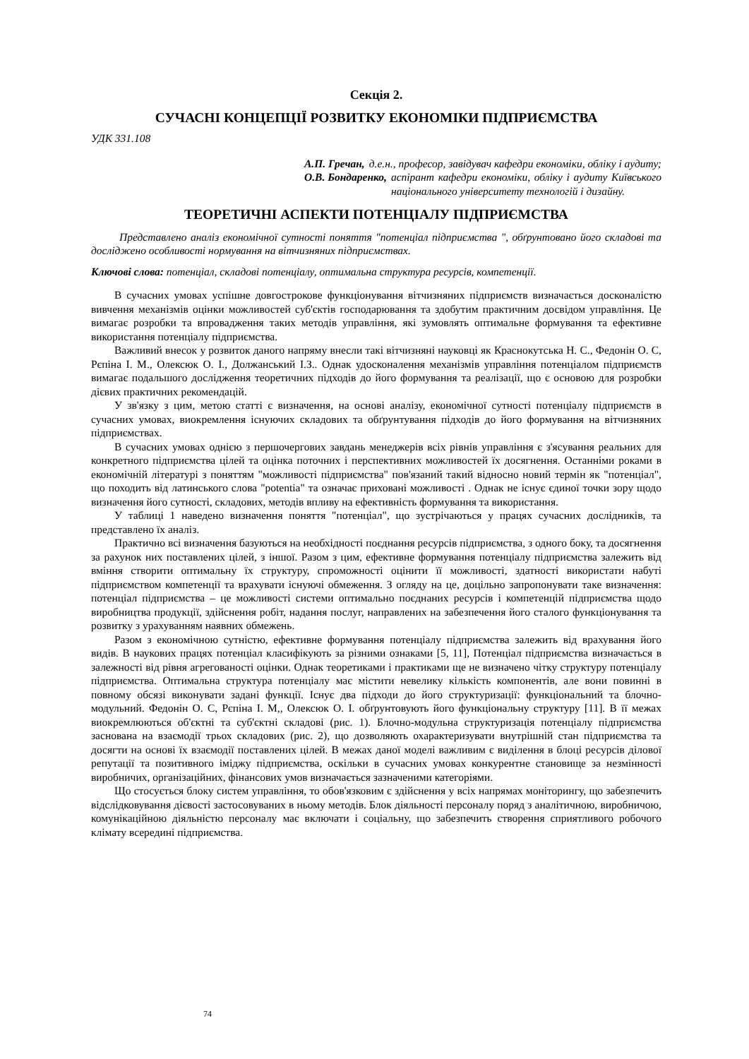Секція 2.
СУЧАСНІ КОНЦЕПЦІЇ РОЗВИТКУ ЕКОНОМІКИ ПІДПРИЄМСТВА
УДК 331.108
А.П. Гречан, д.е.н., професор, завідувач кафедри економіки, обліку і аудиту;
О.В. Бондаренко, аспірант кафедри економіки, обліку і аудиту Київського національного університету технологій і дизайну.
ТЕОРЕТИЧНІ АСПЕКТИ ПОТЕНЦІАЛУ ПІДПРИЄМСТВА
Представлено аналіз економічної сутності поняття "потенціал підприємства ", обґрунтовано його складові та досліджено особливості нормування на вітчизняних підприємствах.
Ключові слова: потенціал, складові потенціалу, оптимальна структура ресурсів, компетенції.
В сучасних умовах успішне довгострокове функціонування вітчизняних підприємств визначається досконалістю вивчення механізмів оцінки можливостей суб'єктів господарювання та здобутим практичним досвідом управління. Це вимагає розробки та впровадження таких методів управління, які зумовлять оптимальне формування та ефективне використання потенціалу підприємства.
Важливий внесок у розвиток даного напряму внесли такі вітчизняні науковці як Краснокутська Н. С., Федонін О. С, Рєпіна І. М., Олексюк О. І., Должанський І.З.. Однак удосконалення механізмів управління потенціалом підприємств вимагає подальшого дослідження теоретичних підходів до його формування та реалізації, що є основою для розробки дієвих практичних рекомендацій.
У зв'язку з цим, метою статті є визначення, на основі аналізу, економічної сутності потенціалу підприємств в сучасних умовах, виокремлення існуючих складових та обґрунтування підходів до його формування на вітчизняних підприємствах.
В сучасних умовах однією з першочергових завдань менеджерів всіх рівнів управління є з'ясування реальних для конкретного підприємства цілей та оцінка поточних і перспективних можливостей їх досягнення. Останніми роками в економічній літературі з поняттям "можливості підприємства" пов'язаний такий відносно новий термін як "потенціал", що походить від латинського слова "potentia" та означає приховані можливості . Однак не існує єдиної точки зору щодо визначення його сутності, складових, методів впливу на ефективність формування та використання.
У таблиці 1 наведено визначення поняття "потенціал", що зустрічаються у працях сучасних дослідників, та представлено їх аналіз.
Практично всі визначення базуються на необхідності поєднання ресурсів підприємства, з одного боку, та досягнення за рахунок них поставлених цілей, з іншої. Разом з цим, ефективне формування потенціалу підприємства залежить від вміння створити оптимальну їх структуру, спроможності оцінити її можливості, здатності використати набуті підприємством компетенції та врахувати існуючі обмеження. З огляду на це, доцільно запропонувати таке визначення: потенціал підприємства – це можливості системи оптимально поєднаних ресурсів і компетенцій підприємства щодо виробництва продукції, здійснення робіт, надання послуг, направлених на забезпечення його сталого функціонування та розвитку з урахуванням наявних обмежень.
Разом з економічною сутністю, ефективне формування потенціалу підприємства залежить від врахування його видів. В наукових працях потенціал класифікують за різними ознаками [5, 11], Потенціал підприємства визначається в залежності від рівня агрегованості оцінки. Однак теоретиками і практиками ще не визначено чітку структуру потенціалу підприємства. Оптимальна структура потенціалу має містити невелику кількість компонентів, але вони повинні в повному обсязі виконувати задані функції. Існує два підходи до його структуризації: функціональний та блочно-модульний. Федонін О. С, Рєпіна І. М,, Олексюк О. І. обґрунтовують його функціональну структуру [11]. В її межах виокремлюються об'єктні та суб'єктні складові (рис. 1). Блочно-модульна структуризація потенціалу підприємства заснована на взаємодії трьох складових (рис. 2), що дозволяють охарактеризувати внутрішній стан підприємства та досягти на основі їх взаємодії поставлених цілей. В межах даної моделі важливим є виділення в блоці ресурсів ділової репутації та позитивного іміджу підприємства, оскільки в сучасних умовах конкурентне становище за незмінності виробничих, організаційних, фінансових умов визначається зазначеними категоріями.
Що стосується блоку систем управління, то обов'язковим є здійснення у всіх напрямах моніторингу, що забезпечить відслідковування дієвості застосовуваних в ньому методів. Блок діяльності персоналу поряд з аналітичною, виробничою, комунікаційною діяльністю персоналу має включати і соціальну, що забезпечить створення сприятливого робочого клімату всередині підприємства.
74